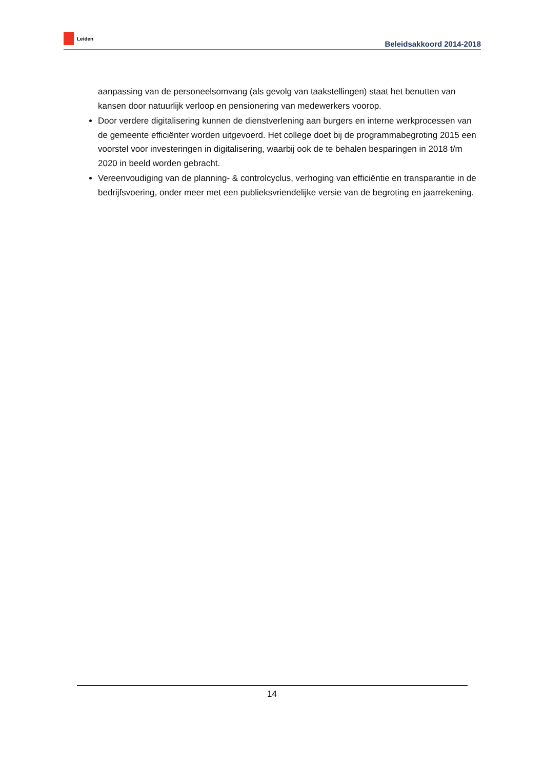Leiden
Beleidsakkoord 2014-2018
aanpassing van de personeelsomvang (als gevolg van taakstellingen) staat het benutten van kansen door natuurlijk verloop en pensionering van medewerkers voorop.
Door verdere digitalisering kunnen de dienstverlening aan burgers en interne werkprocessen van de gemeente efficiënter worden uitgevoerd. Het college doet bij de programmabegroting 2015 een voorstel voor investeringen in digitalisering, waarbij ook de te behalen besparingen in 2018 t/m 2020 in beeld worden gebracht.
Vereenvoudiging van de planning- & controlcyclus, verhoging van efficiëntie en transparantie in de bedrijfsvoering, onder meer met een publieksvriendelijke versie van de begroting en jaarrekening.
14